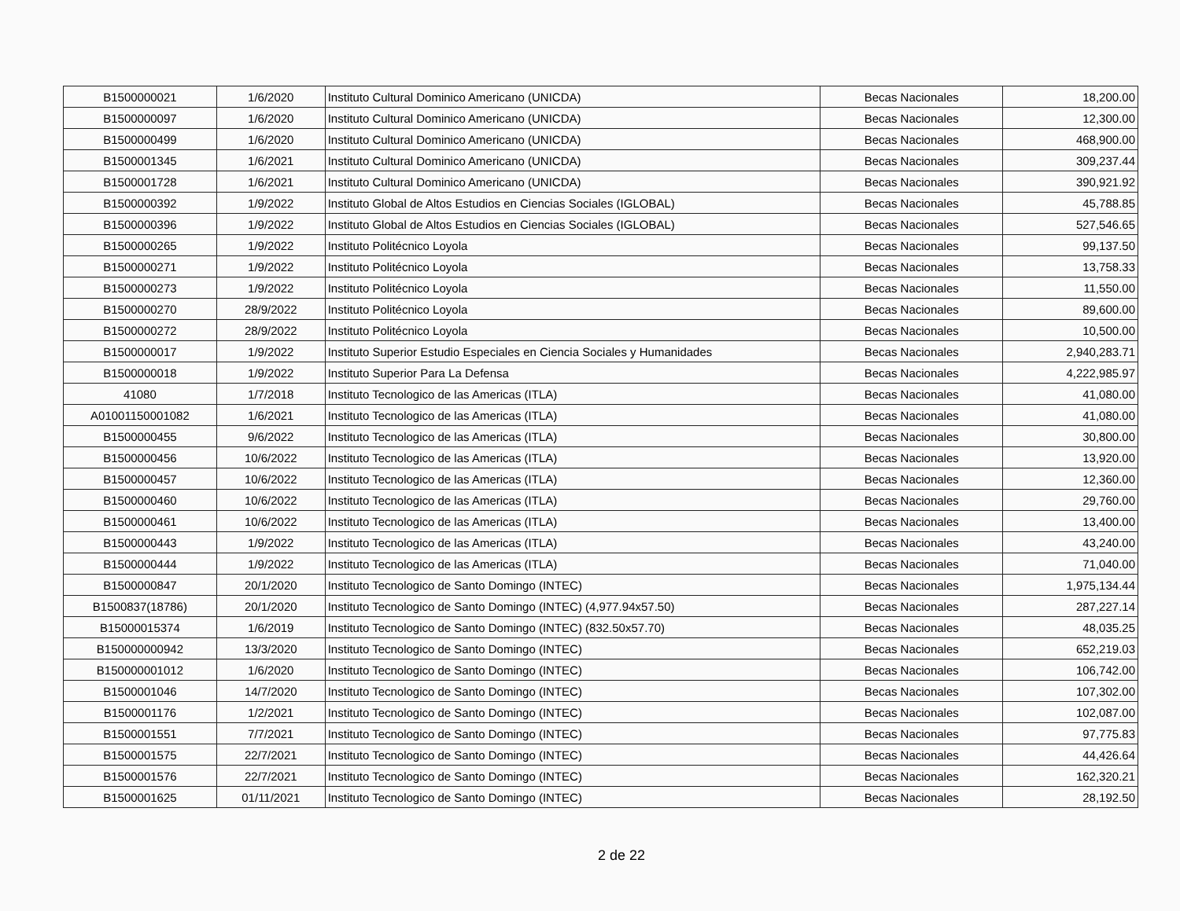| B1500000021 | 1/6/2020 | Instituto Cultural Dominico Americano (UNICDA) | Becas Nacionales | 18,200.00 |
| B1500000097 | 1/6/2020 | Instituto Cultural Dominico Americano (UNICDA) | Becas Nacionales | 12,300.00 |
| B1500000499 | 1/6/2020 | Instituto Cultural Dominico Americano (UNICDA) | Becas Nacionales | 468,900.00 |
| B1500001345 | 1/6/2021 | Instituto Cultural Dominico Americano (UNICDA) | Becas Nacionales | 309,237.44 |
| B1500001728 | 1/6/2021 | Instituto Cultural Dominico Americano (UNICDA) | Becas Nacionales | 390,921.92 |
| B1500000392 | 1/9/2022 | Instituto Global de Altos Estudios en Ciencias Sociales (IGLOBAL) | Becas Nacionales | 45,788.85 |
| B1500000396 | 1/9/2022 | Instituto Global de Altos Estudios en Ciencias Sociales (IGLOBAL) | Becas Nacionales | 527,546.65 |
| B1500000265 | 1/9/2022 | Instituto Politécnico Loyola | Becas Nacionales | 99,137.50 |
| B1500000271 | 1/9/2022 | Instituto Politécnico Loyola | Becas Nacionales | 13,758.33 |
| B1500000273 | 1/9/2022 | Instituto Politécnico Loyola | Becas Nacionales | 11,550.00 |
| B1500000270 | 28/9/2022 | Instituto Politécnico Loyola | Becas Nacionales | 89,600.00 |
| B1500000272 | 28/9/2022 | Instituto Politécnico Loyola | Becas Nacionales | 10,500.00 |
| B1500000017 | 1/9/2022 | Instituto Superior Estudio Especiales en Ciencia Sociales y Humanidades | Becas Nacionales | 2,940,283.71 |
| B1500000018 | 1/9/2022 | Instituto Superior Para La Defensa | Becas Nacionales | 4,222,985.97 |
| 41080 | 1/7/2018 | Instituto Tecnologico de las Americas (ITLA) | Becas Nacionales | 41,080.00 |
| A01001150001082 | 1/6/2021 | Instituto Tecnologico de las Americas (ITLA) | Becas Nacionales | 41,080.00 |
| B1500000455 | 9/6/2022 | Instituto Tecnologico de las Americas (ITLA) | Becas Nacionales | 30,800.00 |
| B1500000456 | 10/6/2022 | Instituto Tecnologico de las Americas (ITLA) | Becas Nacionales | 13,920.00 |
| B1500000457 | 10/6/2022 | Instituto Tecnologico de las Americas (ITLA) | Becas Nacionales | 12,360.00 |
| B1500000460 | 10/6/2022 | Instituto Tecnologico de las Americas (ITLA) | Becas Nacionales | 29,760.00 |
| B1500000461 | 10/6/2022 | Instituto Tecnologico de las Americas (ITLA) | Becas Nacionales | 13,400.00 |
| B1500000443 | 1/9/2022 | Instituto Tecnologico de las Americas (ITLA) | Becas Nacionales | 43,240.00 |
| B1500000444 | 1/9/2022 | Instituto Tecnologico de las Americas (ITLA) | Becas Nacionales | 71,040.00 |
| B1500000847 | 20/1/2020 | Instituto Tecnologico de Santo Domingo (INTEC) | Becas Nacionales | 1,975,134.44 |
| B1500837(18786) | 20/1/2020 | Instituto Tecnologico de Santo Domingo (INTEC) (4,977.94x57.50) | Becas Nacionales | 287,227.14 |
| B15000015374 | 1/6/2019 | Instituto Tecnologico de Santo Domingo (INTEC) (832.50x57.70) | Becas Nacionales | 48,035.25 |
| B150000000942 | 13/3/2020 | Instituto Tecnologico de Santo Domingo (INTEC) | Becas Nacionales | 652,219.03 |
| B150000001012 | 1/6/2020 | Instituto Tecnologico de Santo Domingo (INTEC) | Becas Nacionales | 106,742.00 |
| B1500001046 | 14/7/2020 | Instituto Tecnologico de Santo Domingo (INTEC) | Becas Nacionales | 107,302.00 |
| B1500001176 | 1/2/2021 | Instituto Tecnologico de Santo Domingo (INTEC) | Becas Nacionales | 102,087.00 |
| B1500001551 | 7/7/2021 | Instituto Tecnologico de Santo Domingo (INTEC) | Becas Nacionales | 97,775.83 |
| B1500001575 | 22/7/2021 | Instituto Tecnologico de Santo Domingo (INTEC) | Becas Nacionales | 44,426.64 |
| B1500001576 | 22/7/2021 | Instituto Tecnologico de Santo Domingo (INTEC) | Becas Nacionales | 162,320.21 |
| B1500001625 | 01/11/2021 | Instituto Tecnologico de Santo Domingo (INTEC) | Becas Nacionales | 28,192.50 |
2 de 22